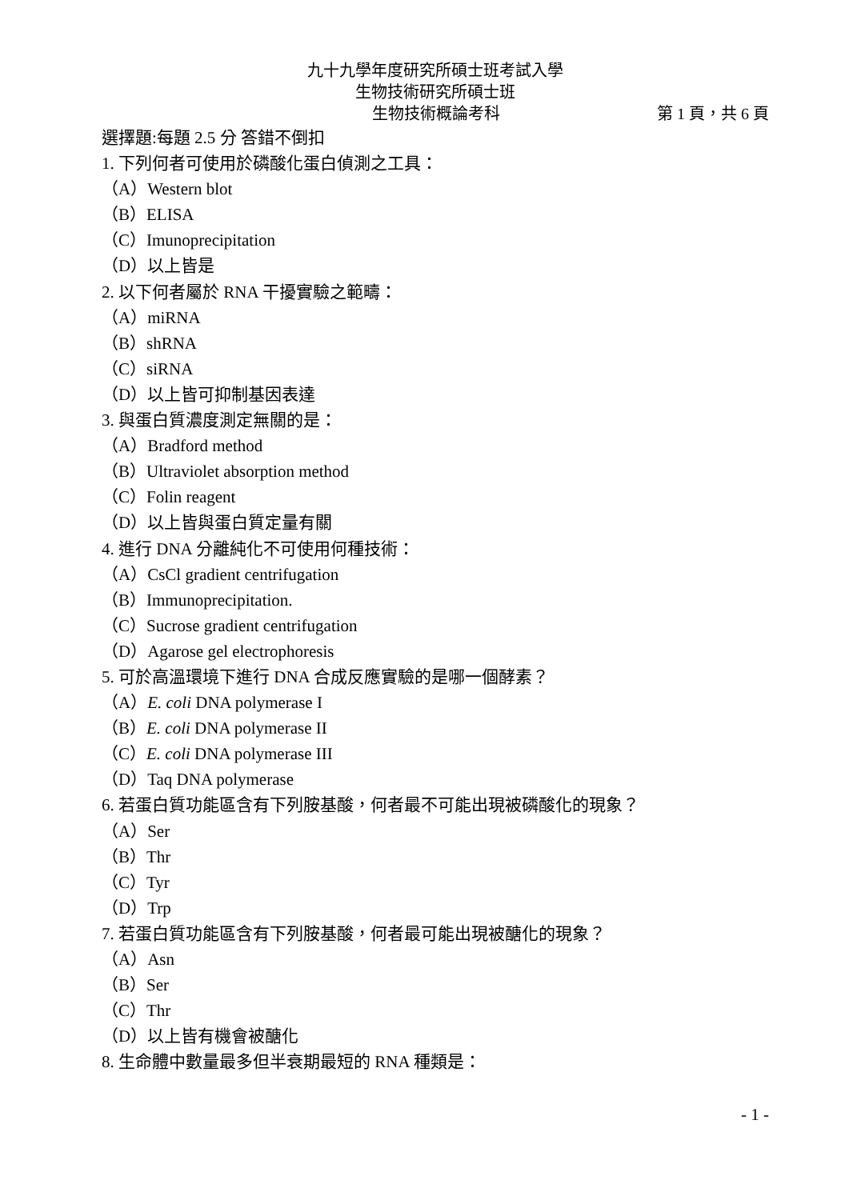九十九學年度研究所碩士班考試入學
生物技術研究所碩士班
生物技術概論考科 第 1 頁，共 6 頁
選擇題:每題 2.5 分 答錯不倒扣
1. 下列何者可使用於磷酸化蛋白偵測之工具：
（A）Western blot
（B）ELISA
（C）Imunoprecipitation
（D）以上皆是
2. 以下何者屬於 RNA 干擾實驗之範疇：
（A）miRNA
（B）shRNA
（C）siRNA
（D）以上皆可抑制基因表達
3. 與蛋白質濃度測定無關的是：
（A）Bradford method
（B）Ultraviolet absorption method
（C）Folin reagent
（D）以上皆與蛋白質定量有關
4. 進行 DNA 分離純化不可使用何種技術：
（A）CsCl gradient centrifugation
（B）Immunoprecipitation.
（C）Sucrose gradient centrifugation
（D）Agarose gel electrophoresis
5. 可於高溫環境下進行 DNA 合成反應實驗的是哪一個酵素？
（A）E. coli DNA polymerase I
（B）E. coli DNA polymerase II
（C）E. coli DNA polymerase III
（D）Taq DNA polymerase
6. 若蛋白質功能區含有下列胺基酸，何者最不可能出現被磷酸化的現象？
（A）Ser
（B）Thr
（C）Tyr
（D）Trp
7. 若蛋白質功能區含有下列胺基酸，何者最可能出現被醣化的現象？
（A）Asn
（B）Ser
（C）Thr
（D）以上皆有機會被醣化
8. 生命體中數量最多但半衰期最短的 RNA 種類是：
- 1 -